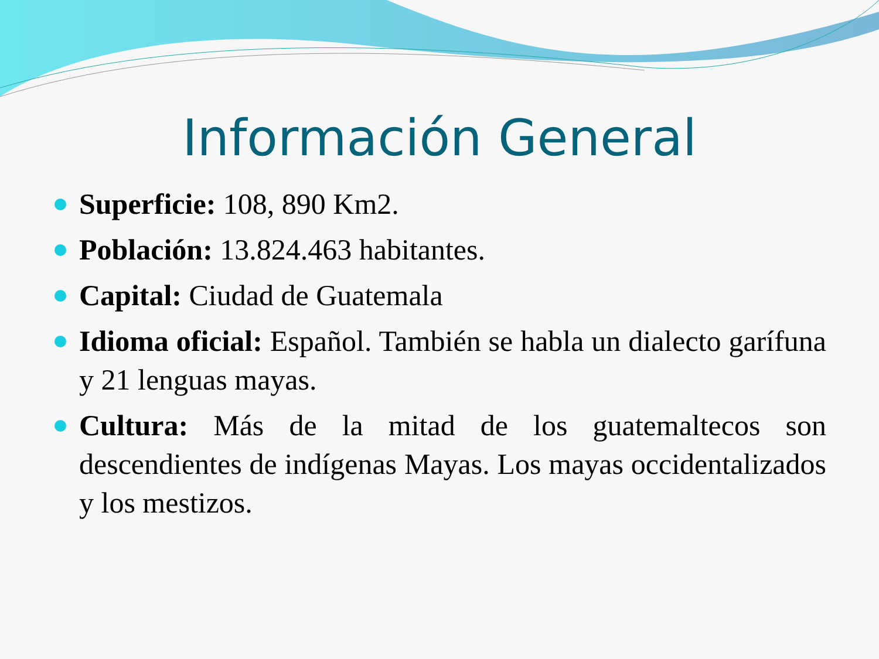Información General
Superficie: 108, 890 Km2.
Población: 13.824.463 habitantes.
Capital: Ciudad de Guatemala
Idioma oficial: Español. También se habla un dialecto garífuna y 21 lenguas mayas.
Cultura: Más de la mitad de los guatemaltecos son descendientes de indígenas Mayas. Los mayas occidentalizados y los mestizos.